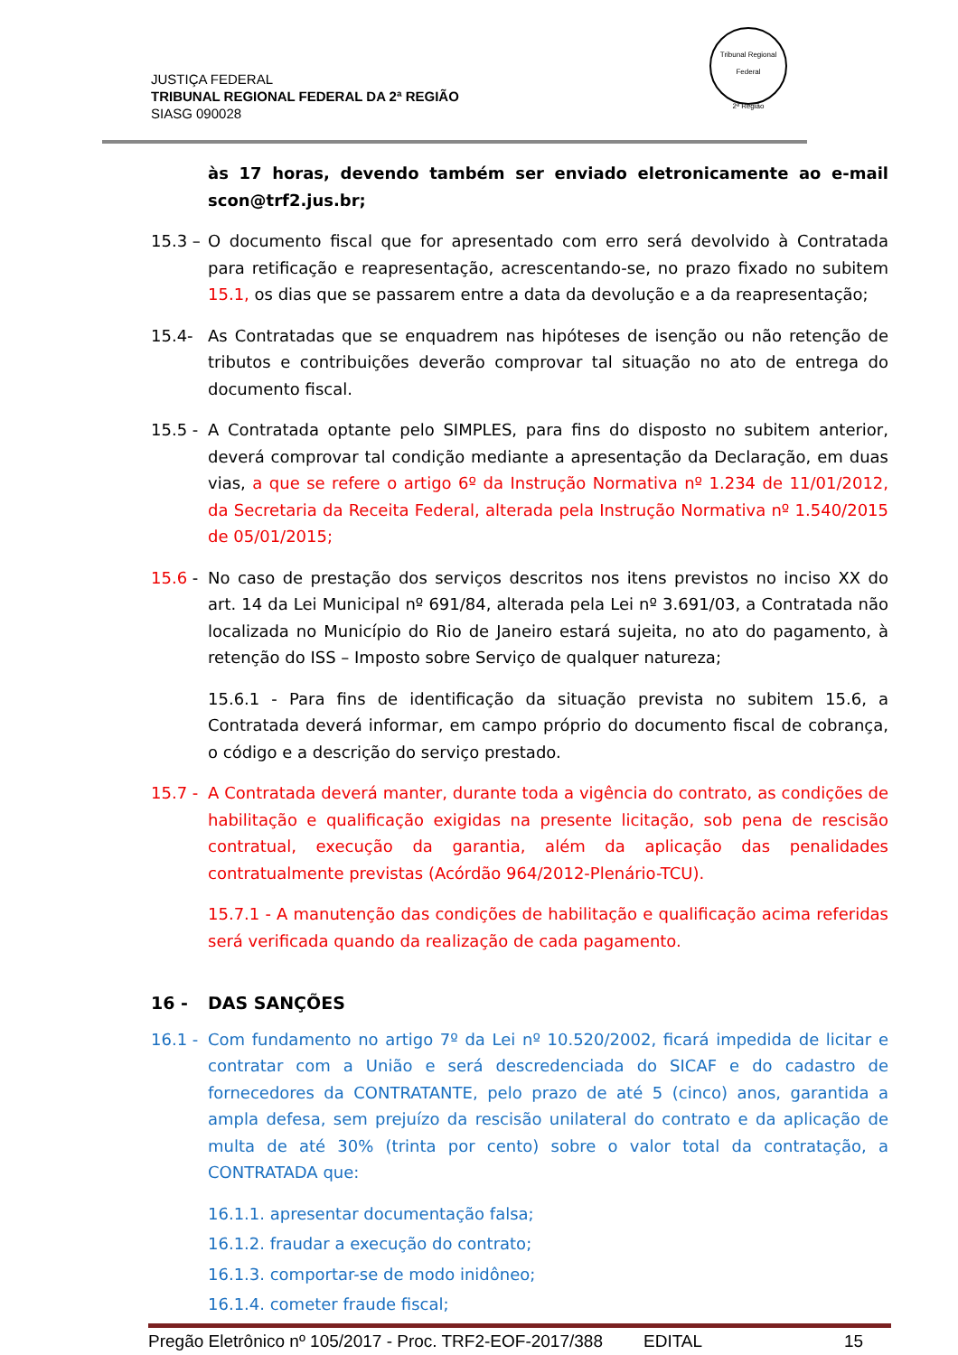JUSTIÇA FEDERAL
TRIBUNAL REGIONAL FEDERAL DA 2ª REGIÃO
SIASG 090028
Tribunal Regional Federal
2ª Região
às 17 horas, devendo também ser enviado eletronicamente ao e-mail scon@trf2.jus.br;
15.3 –
O documento fiscal que for apresentado com erro será devolvido à Contratada para retificação e reapresentação, acrescentando-se, no prazo fixado no subitem 15.1, os dias que se passarem entre a data da devolução e a da reapresentação;
15.4- As Contratadas que se enquadrem nas hipóteses de isenção ou não retenção de tributos e contribuições deverão comprovar tal situação no ato de entrega do documento fiscal.
15.5 -
A Contratada optante pelo SIMPLES, para fins do disposto no subitem anterior, deverá comprovar tal condição mediante a apresentação da Declaração, em duas vias, a que se refere o artigo 6º da Instrução Normativa nº 1.234 de 11/01/2012, da Secretaria da Receita Federal, alterada pela Instrução Normativa nº 1.540/2015 de 05/01/2015;
15.6 -
No caso de prestação dos serviços descritos nos itens previstos no inciso XX do art. 14 da Lei Municipal nº 691/84, alterada pela Lei nº 3.691/03, a Contratada não localizada no Município do Rio de Janeiro estará sujeita, no ato do pagamento, à retenção do ISS – Imposto sobre Serviço de qualquer natureza;
15.6.1 - Para fins de identificação da situação prevista no subitem 15.6, a Contratada deverá informar, em campo próprio do documento fiscal de cobrança, o código e a descrição do serviço prestado.
15.7 -
A Contratada deverá manter, durante toda a vigência do contrato, as condições de habilitação e qualificação exigidas na presente licitação, sob pena de rescisão contratual, execução da garantia, além da aplicação das penalidades contratualmente previstas (Acórdão 964/2012-Plenário-TCU).
15.7.1 - A manutenção das condições de habilitação e qualificação acima referidas será verificada quando da realização de cada pagamento.
16 - DAS SANÇÕES
16.1 -
Com fundamento no artigo 7º da Lei nº 10.520/2002, ficará impedida de licitar e contratar com a União e será descredenciada do SICAF e do cadastro de fornecedores da CONTRATANTE, pelo prazo de até 5 (cinco) anos, garantida a ampla defesa, sem prejuízo da rescisão unilateral do contrato e da aplicação de multa de até 30% (trinta por cento) sobre o valor total da contratação, a CONTRATADA que:
16.1.1. apresentar documentação falsa;
16.1.2. fraudar a execução do contrato;
16.1.3. comportar-se de modo inidôneo;
16.1.4. cometer fraude fiscal;
Pregão Eletrônico nº 105/2017 - Proc. TRF2-EOF-2017/388 EDITAL 15